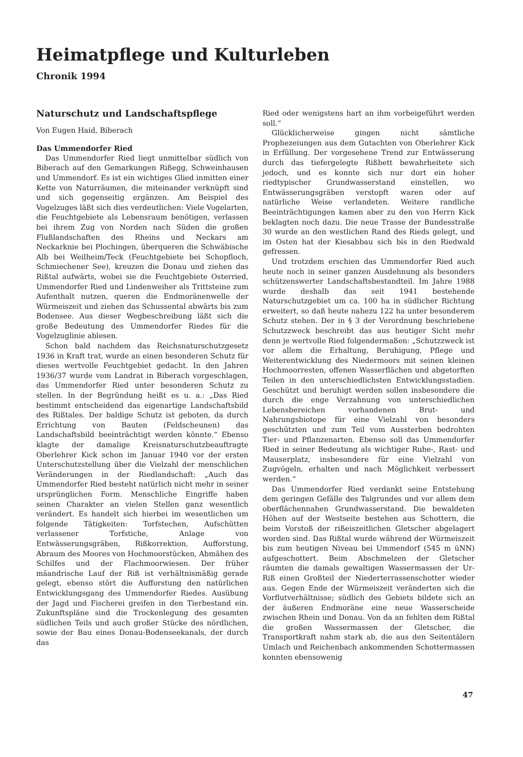Heimatpflege und Kulturleben
Chronik 1994
Naturschutz und Landschaftspflege
Von Eugen Haid, Biberach
Das Ummendorfer Ried
Das Ummendorfer Ried liegt unmittelbar südlich von Biberach auf den Gemarkungen Rißegg, Schweinhausen und Ummendorf. Es ist ein wichtiges Glied inmitten einer Kette von Naturräumen, die miteinander verknüpft sind und sich gegenseitig ergänzen. Am Beispiel des Vogelzuges läßt sich dies verdeutlichen: Viele Vogelarten, die Feuchtgebiete als Lebensraum benötigen, verlassen bei ihrem Zug von Norden nach Süden die großen Flußlandschaften des Rheins und Neckars am Neckarknie bei Plochingen, überqueren die Schwäbische Alb bei Weilheim/Teck (Feuchtgebiete bei Schopfloch, Schmiechener See), kreuzen die Donau und ziehen das Rißtal aufwärts, wobei sie die Feuchtgebiete Osterried, Ummendorfer Ried und Lindenweiher als Trittsteine zum Aufenthalt nutzen, queren die Endmoränenwelle der Würmeiszeit und ziehen das Schussental abwärts bis zum Bodensee. Aus dieser Wegbeschreibung läßt sich die große Bedeutung des Ummendorfer Riedes für die Vogelzuglinie ablesen.
Schon bald nachdem das Reichsnaturschutzgesetz 1936 in Kraft trat, wurde an einen besonderen Schutz für dieses wertvolle Feuchtgebiet gedacht. In den Jahren 1936/37 wurde vom Landrat in Biberach vorgeschlagen, das Ummendorfer Ried unter besonderen Schutz zu stellen. In der Begründung heißt es u. a.: „Das Ried bestimmt entscheidend das eigenartige Landschaftsbild des Rißtales. Der baldige Schutz ist geboten, da durch Errichtung von Bauten (Feldscheunen) das Landschaftsbild beeinträchtigt werden könnte.“ Ebenso klagte der damalige Kreisnaturschutzbeauftragte Oberlehrer Kick schon im Januar 1940 vor der ersten Unterschutzstellung über die Vielzahl der menschlichen Veränderungen in der Riedlandschaft: „Auch das Ummendorfer Ried besteht natürlich nicht mehr in seiner ursprünglichen Form. Menschliche Eingriffe haben seinen Charakter an vielen Stellen ganz wesentlich verändert. Es handelt sich hierbei im wesentlichen um folgende Tätigkeiten: Torfstechen, Aufschütten verlassener Torfstiche, Anlage von Entwässerungsgräben, Rißkorrektion, Aufforstung, Abraum des Moores von Hochmoorstücken, Abmähen des Schilfes und der Flachmoorwiesen. Der früher mäandrische Lauf der Riß ist verhältnismäßig gerade gelegt, ebenso stört die Aufforstung den natürlichen Entwicklungsgang des Ummendorfer Riedes. Ausübung der Jagd und Fischerei greifen in den Tierbestand ein. Zukunftspläne sind die Trockenlegung des gesamten südlichen Teils und auch großer Stücke des nördlichen, sowie der Bau eines Donau-Bodenseekanals, der durch das
Ried oder wenigstens hart an ihm vorbeigeführt werden soll.“
Glücklicherweise gingen nicht sämtliche Prophezeiungen aus dem Gutachten von Oberlehrer Kick in Erfüllung. Der vorgesehene Trend zur Entwässerung durch das tiefergelegte Rißbett bewahrheitete sich jedoch, und es konnte sich nur dort ein hoher riedtypischer Grundwasserstand einstellen, wo Entwässerungsgräben verstopft waren oder auf natürliche Weise verlandeten. Weitere randliche Beeinträchtigungen kamen aber zu den von Herrn Kick beklagten noch dazu. Die neue Trasse der Bundesstraße 30 wurde an den westlichen Rand des Rieds gelegt, und im Osten hat der Kiesabbau sich bis in den Riedwald gefressen.
Und trotzdem erschien das Ummendorfer Ried auch heute noch in seiner ganzen Ausdehnung als besonders schützenswerter Landschaftsbestandteil. Im Jahre 1988 wurde deshalb das seit 1941 bestehende Naturschutzgebiet um ca. 100 ha in südlicher Richtung erweitert, so daß heute nahezu 122 ha unter besonderem Schutz stehen. Der in § 3 der Verordnung beschriebene Schutzzweck beschreibt das aus heutiger Sicht mehr denn je wertvolle Ried folgendermaßen: „Schutzzweck ist vor allem die Erhaltung, Beruhigung, Pflege und Weiterentwicklung des Niedermoors mit seinen kleinen Hochmoorresten, offenen Wasserflächen und abgetorften Teilen in den unterschiedlichsten Entwicklungsstadien. Geschützt und beruhigt werden sollen insbesondere die durch die enge Verzahnung von unterschiedlichen Lebensbereichen vorhandenen Brut- und Nahrungsbiotope für eine Vielzahl von besonders geschützten und zum Teil vom Aussterben bedrohten Tier- und Pflanzenarten. Ebenso soll das Ummendorfer Ried in seiner Bedeutung als wichtiger Ruhe-, Rast- und Mauserplatz, insbesondere für eine Vielzahl von Zugvögeln, erhalten und nach Möglichkeit verbessert werden.“
Das Ummendorfer Ried verdankt seine Entstehung dem geringen Gefälle des Talgrundes und vor allem dem oberflächennahen Grundwasserstand. Die bewaldeten Höhen auf der Westseite bestehen aus Schottern, die beim Vorstoß der rißeiszeitlichen Gletscher abgelagert worden sind. Das Rißtal wurde während der Würmeiszeit bis zum heutigen Niveau bei Ummendorf (545 m üNN) aufgeschottert. Beim Abschmelzen der Gletscher räumten die damals gewaltigen Wassermassen der Ur-Riß einen Großteil der Niederterrassenschotter wieder aus. Gegen Ende der Würmeiszeit veränderten sich die Vorflutverhältnisse; südlich des Gebiets bildete sich an der äußeren Endmoräne eine neue Wasserscheide zwischen Rhein und Donau. Von da an fehlten dem Rißtal die großen Wassermassen der Gletscher, die Transportkraft nahm stark ab, die aus den Seitentälern Umlach und Reichenbach ankommenden Schottermassen konnten ebensowenig
47